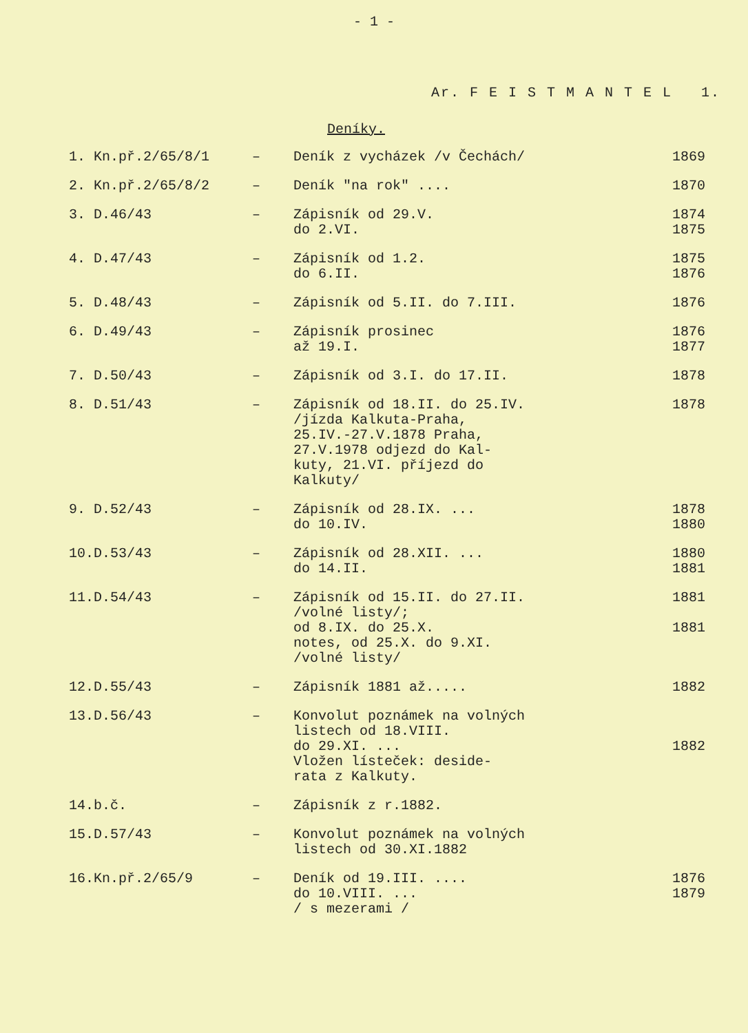- 1 -
Ar. F E I S T M A N T E L 1.
Deníky.
| 1. | Kn.př.2/65/8/1 | – | Deník z vycházek /v Čechách/ | 1869 |
| 2. | Kn.př.2/65/8/2 | – | Deník "na rok" .... | 1870 |
| 3. | D.46/43 | – | Zápisník od 29.V. do 2.VI. | 1874 1875 |
| 4. | D.47/43 | – | Zápisník od 1.2. do 6.II. | 1875 1876 |
| 5. | D.48/43 | – | Zápisník od 5.II. do 7.III. | 1876 |
| 6. | D.49/43 | – | Zápisník prosinec až 19.I. | 1876 1877 |
| 7. | D.50/43 | – | Zápisník od 3.I. do 17.II. | 1878 |
| 8. | D.51/43 | – | Zápisník od 18.II. do 25.IV. /jízda Kalkuta-Praha, 25.IV.-27.V.1878 Praha, 27.V.1978 odjezd do Kal- kuty, 21.VI. příjezd do Kalkuty/ | 1878 |
| 9. | D.52/43 | – | Zápisník od 28.IX. ... do 10.IV. | 1878 1880 |
| 10. | D.53/43 | – | Zápisník od 28.XII. ... do 14.II. | 1880 1881 |
| 11. | D.54/43 | – | Zápisník od 15.II. do 27.II. /volné listy/; od 8.IX. do 25.X. notes, od 25.X. do 9.XI. /volné listy/ | 1881 1881 |
| 12. | D.55/43 | – | Zápisník 1881 až..... | 1882 |
| 13. | D.56/43 | – | Konvolut poznámek na volných listech od 18.VIII. do 29.XI. ... Vložen lísteček: deside- rata z Kalkuty. | 1882 |
| 14. | b.č. | – | Zápisník z r.1882. | |
| 15. | D.57/43 | – | Konvolut poznámek na volných listech od 30.XI.1882 | |
| 16. | Kn.př.2/65/9 | – | Deník od 19.III. .... do 10.VIII. ... / s mezerami / | 1876 1879 |